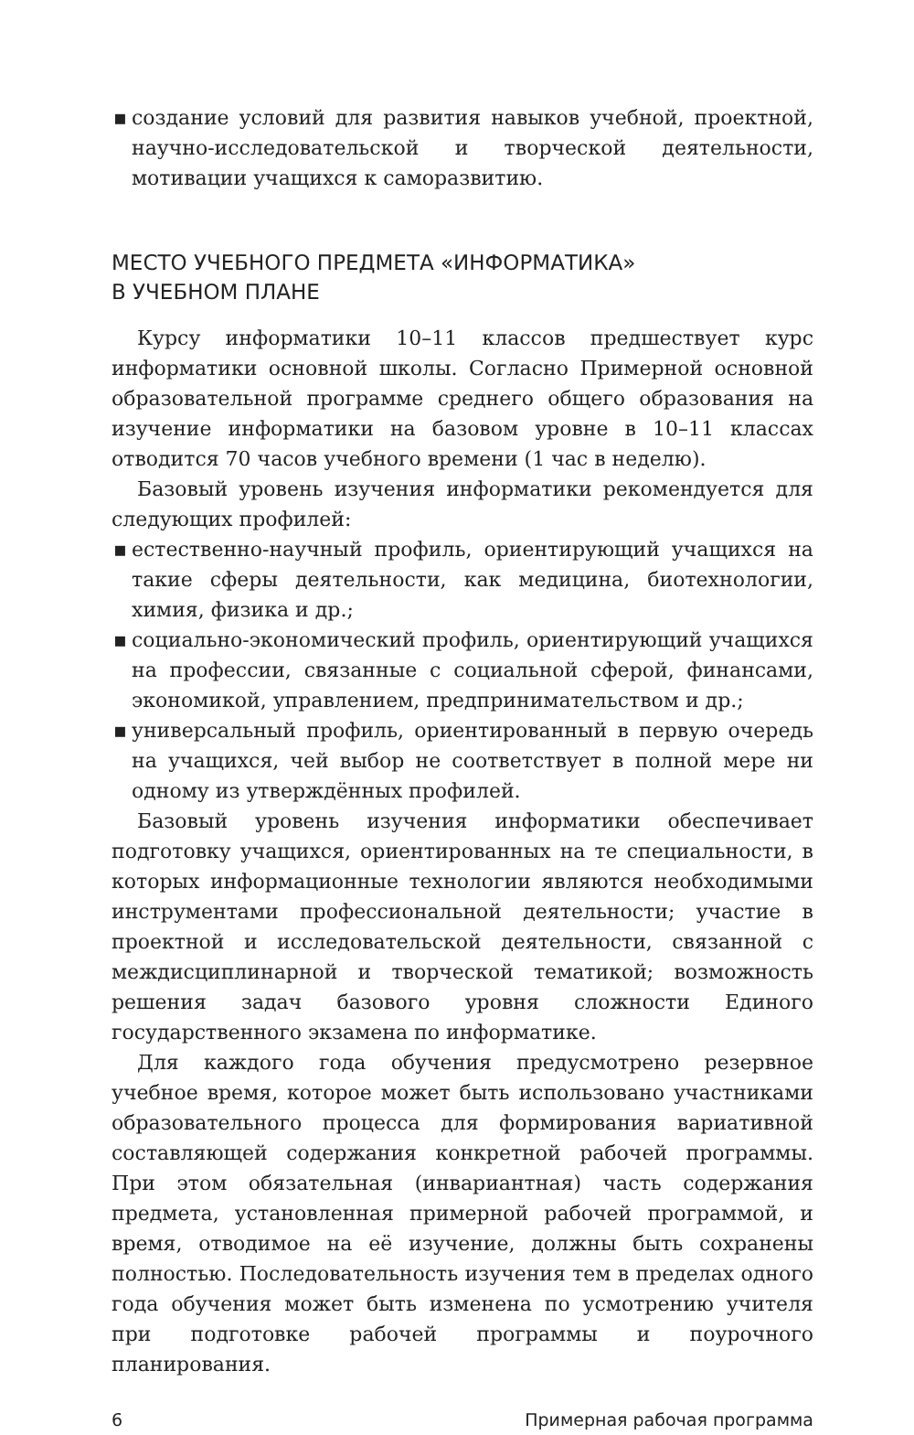▪ создание условий для развития навыков учебной, проектной, научно-исследовательской и творческой деятельности, мотивации учащихся к саморазвитию.
МЕСТО УЧЕБНОГО ПРЕДМЕТА «ИНФОРМАТИКА»
В УЧЕБНОМ ПЛАНЕ
Курсу информатики 10–11 классов предшествует курс информатики основной школы. Согласно Примерной основной образовательной программе среднего общего образования на изучение информатики на базовом уровне в 10–11 классах отводится 70 часов учебного времени (1 час в неделю).
Базовый уровень изучения информатики рекомендуется для следующих профилей:
▪ естественно-научный профиль, ориентирующий учащихся на такие сферы деятельности, как медицина, биотехнологии, химия, физика и др.;
▪ социально-экономический профиль, ориентирующий учащихся на профессии, связанные с социальной сферой, финансами, экономикой, управлением, предпринимательством и др.;
▪ универсальный профиль, ориентированный в первую очередь на учащихся, чей выбор не соответствует в полной мере ни одному из утверждённых профилей.
Базовый уровень изучения информатики обеспечивает подготовку учащихся, ориентированных на те специальности, в которых информационные технологии являются необходимыми инструментами профессиональной деятельности; участие в проектной и исследовательской деятельности, связанной с междисциплинарной и творческой тематикой; возможность решения задач базового уровня сложности Единого государственного экзамена по информатике.
Для каждого года обучения предусмотрено резервное учебное время, которое может быть использовано участниками образовательного процесса для формирования вариативной составляющей содержания конкретной рабочей программы. При этом обязательная (инвариантная) часть содержания предмета, установленная примерной рабочей программой, и время, отводимое на её изучение, должны быть сохранены полностью. Последовательность изучения тем в пределах одного года обучения может быть изменена по усмотрению учителя при подготовке рабочей программы и поурочного планирования.
6 Примерная рабочая программа